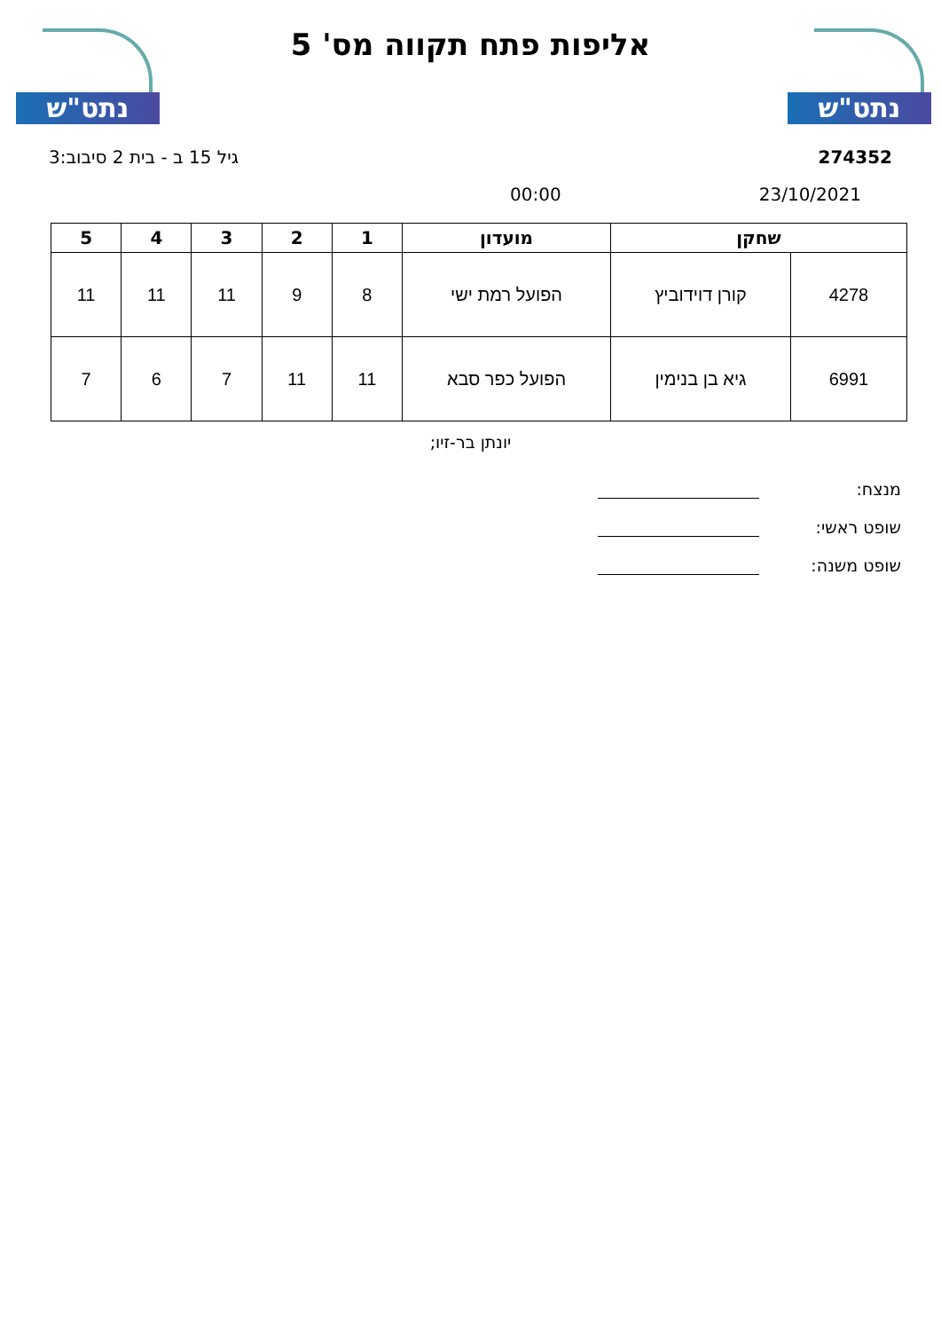נתט"ש נתט"ש
אליפות פתח תקווה מס' 5
גיל 15 ב - בית 2 סיבוב:3 274352
00:00 23/10/2021
| שחקן | | מועדון | 1 | 2 | 3 | 4 | 5 |
| --- | --- | --- | --- | --- | --- | --- | --- |
| 4278 | קורן דוידוביץ | הפועל רמת ישי | 8 | 9 | 11 | 11 | 11 |
| 6991 | גיא בן בנימין | הפועל כפר סבא | 11 | 11 | 7 | 6 | 7 |
יונתן בר-זיו;
מנצח:
שופט ראשי:
שופט משנה: